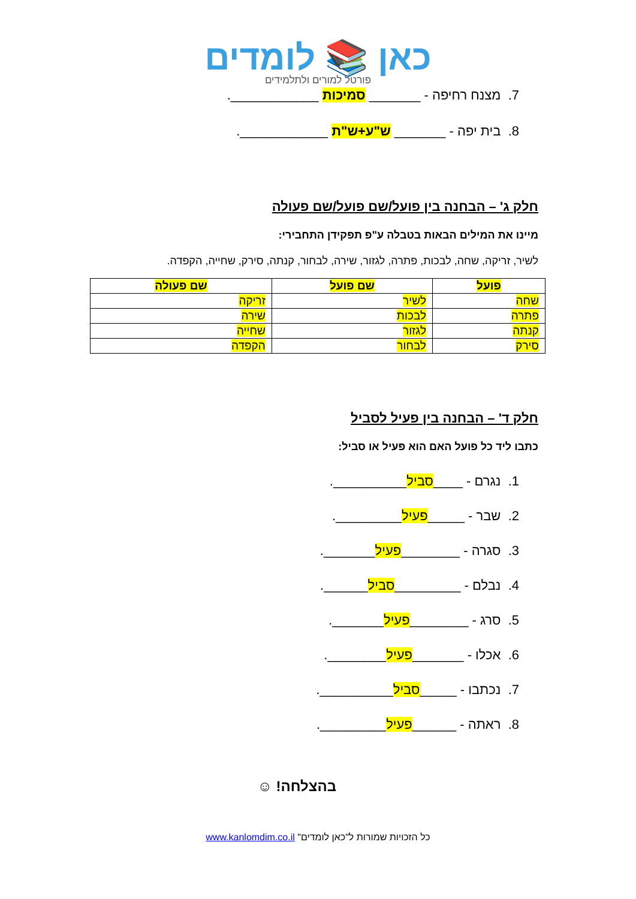כאן 📚 לומדים
פורטל למורים ולתלמידים
7. מצנח רחיפה - _______ סמיכות ____________.
8. בית יפה - _______ ש"ע+ש"ת ____________.
חלק ג' – הבחנה בין פועל/שם פועל/שם פעולה
מיינו את המילים הבאות בטבלה ע"פ תפקידן התחבירי:
לשיר, זריקה, שחה, לבכות, פתרה, לגזור, שירה, לבחור, קנתה, סירק, שחייה, הקפדה.
| פועל | שם פועל | שם פעולה |
| --- | --- | --- |
| שחה | לשיר | זריקה |
| פתרה | לבכות | שירה |
| קנתה | לגזור | שחייה |
| סירק | לבחור | הקפדה |
חלק ד' – הבחנה בין פעיל לסביל
כתבו ליד כל פועל האם הוא פעיל או סביל:
1. נגרם - ____סביל__________.
2. שבר - _____פעיל_________.
3. סגרה - ________פעיל_______.
4. נבלם - _________סביל______.
5. סרג - ________פעיל_______.
6. אכלו - _______פעיל________.
7. נכתבו - _____סביל__________.
8. ראתה - ______פעיל_________.
בהצלחה! ☺
כל הזכויות שמורות ל"כאן לומדים" www.kanlomdim.co.il